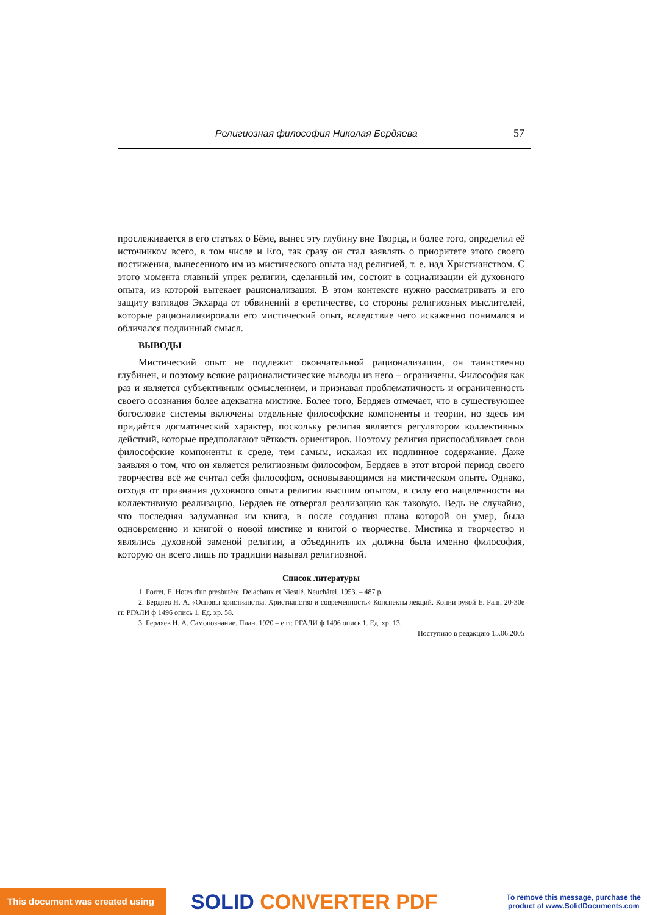Религиозная философия Николая Бердяева 57
прослеживается в его статьях о Бёме, вынес эту глубину вне Творца, и более того, определил её источником всего, в том числе и Его, так сразу он стал заявлять о приоритете этого своего постижения, вынесенного им из мистического опыта над религией, т. е. над Христианством. С этого момента главный упрек религии, сделанный им, состоит в социализации ей духовного опыта, из которой вытекает рационализация. В этом контексте нужно рассматривать и его защиту взглядов Экхарда от обвинений в еретичестве, со стороны религиозных мыслителей, которые рационализировали его мистический опыт, вследствие чего искаженно понимался и обличался подлинный смысл.
ВЫВОДЫ
Мистический опыт не подлежит окончательной рационализации, он таинственно глубинен, и поэтому всякие рационалистические выводы из него – ограничены. Философия как раз и является субъективным осмыслением, и признавая проблематичность и ограниченность своего осознания более адекватна мистике. Более того, Бердяев отмечает, что в существующее богословие системы включены отдельные философские компоненты и теории, но здесь им придаётся догматический характер, поскольку религия является регулятором коллективных действий, которые предполагают чёткость ориентиров. Поэтому религия приспосабливает свои философские компоненты к среде, тем самым, искажая их подлинное содержание. Даже заявляя о том, что он является религиозным философом, Бердяев в этот второй период своего творчества всё же считал себя философом, основывающимся на мистическом опыте. Однако, отходя от признания духовного опыта религии высшим опытом, в силу его нацеленности на коллективную реализацию, Бердяев не отвергал реализацию как таковую. Ведь не случайно, что последняя задуманная им книга, в после создания плана которой он умер, была одновременно и книгой о новой мистике и книгой о творчестве. Мистика и творчество и являлись духовной заменой религии, а объединить их должна была именно философия, которую он всего лишь по традиции называл религиозной.
Список литературы
1. Porret, E. Hotes d'un presbutère. Delachaux et Niestlé. Neuchâtel. 1953. – 487 p.
2. Бердяев Н. А. «Основы христианства. Христианство и современность» Конспекты лекций. Копии рукой Е. Рапп 20-30е гг. РГАЛИ ф 1496 опись 1. Ед. хр. 58.
3. Бердяев Н. А. Самопознание. План. 1920 – е гг. РГАЛИ ф 1496 опись 1. Ед. хр. 13.
Поступило в редакцию 15.06.2005
This document was created using
SOLID CONVERTER PDF
To remove this message, purchase the
product at www.SolidDocuments.com